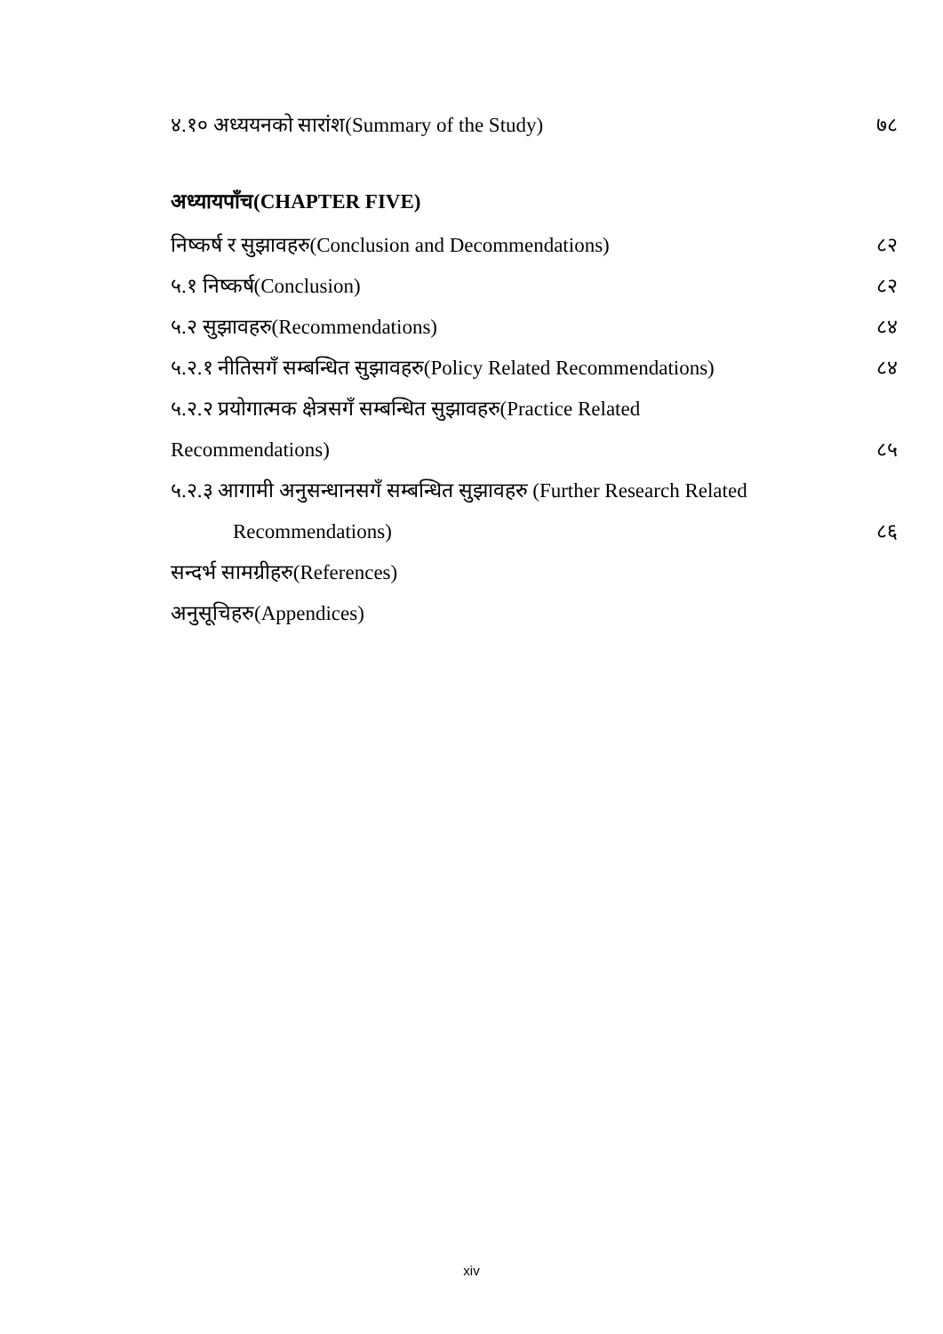४.१० अध्ययनको सारांश(Summary of the Study) ७८
अध्यायपाँच(CHAPTER FIVE)
निष्कर्ष र सुझावहरु(Conclusion and Decommendations) ८२
५.१ निष्कर्ष(Conclusion) ८२
५.२ सुझावहरु(Recommendations) ८४
५.२.१ नीतिसगँ सम्बन्धित सुझावहरु(Policy Related Recommendations) ८४
५.२.२ प्रयोगात्मक क्षेत्रसगँ सम्बन्धित सुझावहरु(Practice Related
Recommendations) ८५
५.२.३ आगामी अनुसन्धानसगँ सम्बन्धित सुझावहरु (Further Research Related
Recommendations) ८६
सन्दर्भ सामग्रीहरु(References)
अनुसूचिहरु(Appendices)
xiv